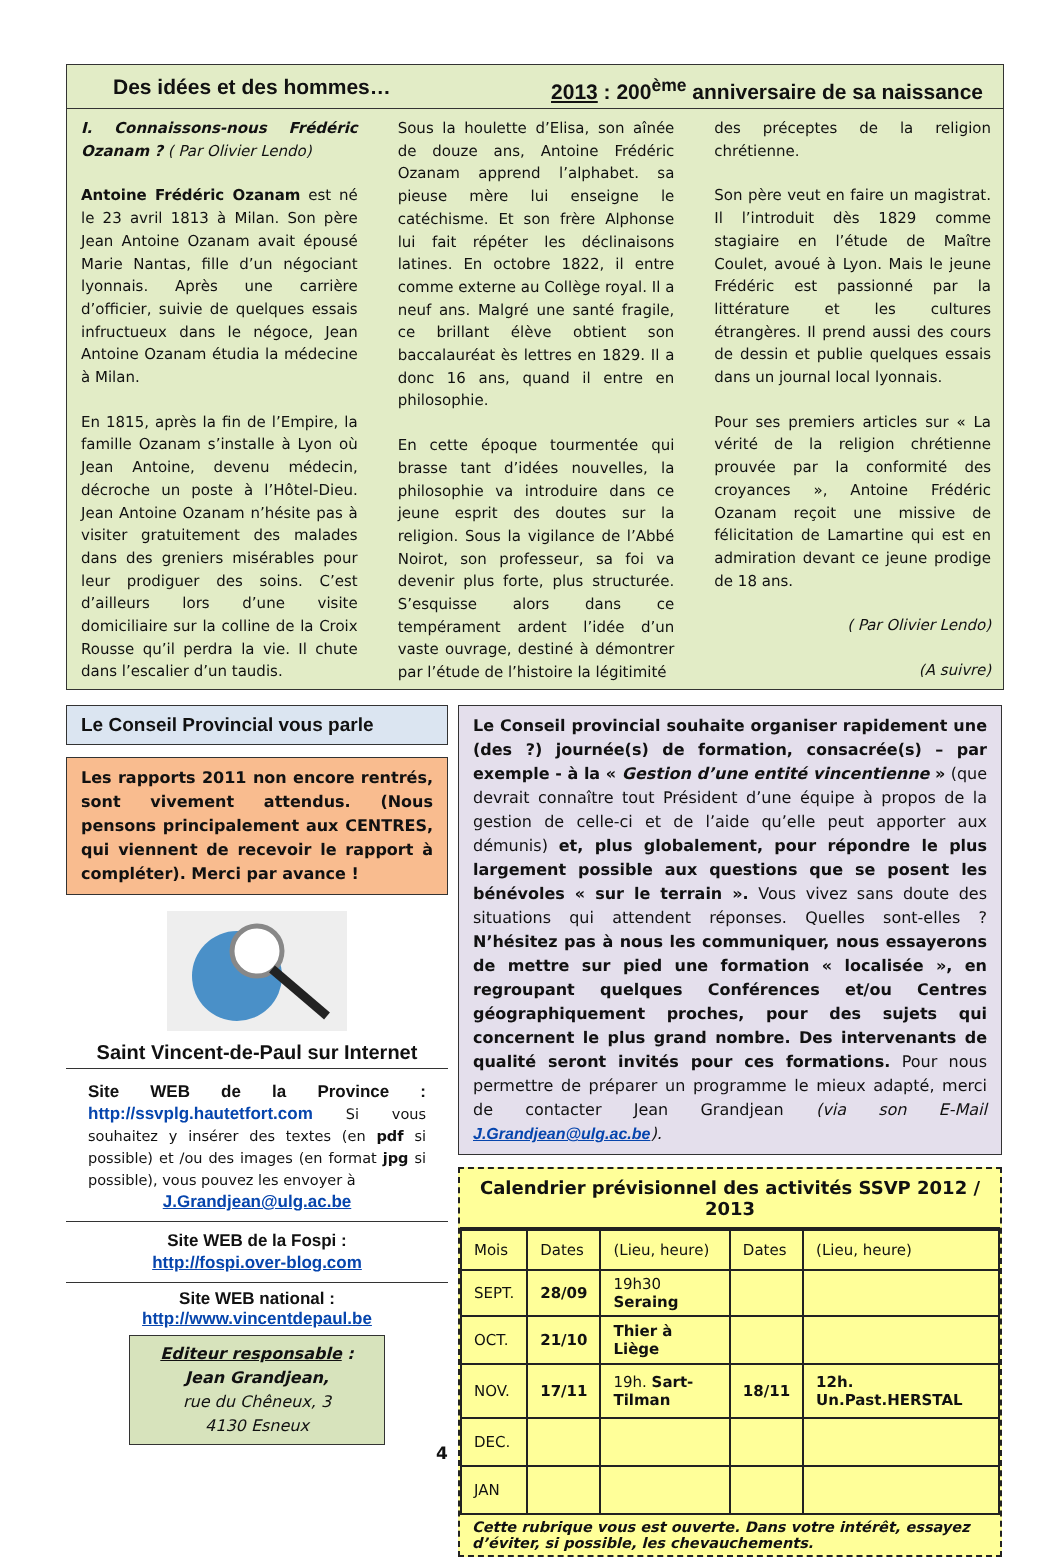Des idées et des hommes… 2013 : 200<sup>ème</sup> anniversaire de sa naissance
I. Connaissons-nous Frédéric Ozanam ? ( Par Olivier Lendo)
Antoine Frédéric Ozanam est né le 23 avril 1813 à Milan. Son père Jean Antoine Ozanam avait épousé Marie Nantas, fille d’un négociant lyonnais. Après une carrière d’officier, suivie de quelques essais infructueux dans le négoce, Jean Antoine Ozanam étudia la médecine à Milan.
En 1815, après la fin de l’Empire, la famille Ozanam s’installe à Lyon où Jean Antoine, devenu médecin, décroche un poste à l’Hôtel-Dieu. Jean Antoine Ozanam n’hésite pas à visiter gratuitement des malades dans des greniers misérables pour leur prodiguer des soins. C’est d’ailleurs lors d’une visite domiciliaire sur la colline de la Croix Rousse qu’il perdra la vie. Il chute dans l’escalier d’un taudis.
Sous la houlette d’Elisa, son aînée de douze ans, Antoine Frédéric Ozanam apprend l’alphabet. sa pieuse mère lui enseigne le catéchisme. Et son frère Alphonse lui fait répéter les déclinaisons latines. En octobre 1822, il entre comme externe au Collège royal. Il a neuf ans. Malgré une santé fragile, ce brillant élève obtient son baccalauréat ès lettres en 1829. Il a donc 16 ans, quand il entre en philosophie.
En cette époque tourmentée qui brasse tant d’idées nouvelles, la philosophie va introduire dans ce jeune esprit des doutes sur la religion. Sous la vigilance de l’Abbé Noirot, son professeur, sa foi va devenir plus forte, plus structurée. S’esquisse alors dans ce tempérament ardent l’idée d’un vaste ouvrage, destiné à démontrer par l’étude de l’histoire la légitimité
des préceptes de la religion chrétienne.
Son père veut en faire un magistrat. Il l’introduit dès 1829 comme stagiaire en l’étude de Maître Coulet, avoué à Lyon. Mais le jeune Frédéric est passionné par la littérature et les cultures étrangères. Il prend aussi des cours de dessin et publie quelques essais dans un journal local lyonnais.
Pour ses premiers articles sur « La vérité de la religion chrétienne prouvée par la conformité des croyances », Antoine Frédéric Ozanam reçoit une missive de félicitation de Lamartine qui est en admiration devant ce jeune prodige de 18 ans.
( Par Olivier Lendo)
(A suivre)
Le Conseil Provincial vous parle
Les rapports 2011 non encore rentrés, sont vivement attendus. (Nous pensons principalement aux CENTRES, qui viennent de recevoir le rapport à compléter). Merci par avance !
Saint Vincent-de-Paul sur Internet
Site WEB de la Province : http://ssvplg.hautetfort.com Si vous souhaitez y insérer des textes (en pdf si possible) et /ou des images (en format jpg si possible), vous pouvez les envoyer à
J.Grandjean@ulg.ac.be
Site WEB de la Fospi :
http://fospi.over-blog.com
Site WEB national :
http://www.vincentdepaul.be
Editeur responsable :
Jean Grandjean,
rue du Chêneux, 3
4130 Esneux
4
Le Conseil provincial souhaite organiser rapidement une (des ?) journée(s) de formation, consacrée(s) – par exemple - à la « Gestion d’une entité vincentienne » (que devrait connaître tout Président d’une équipe à propos de la gestion de celle-ci et de l’aide qu’elle peut apporter aux démunis) et, plus globalement, pour répondre le plus largement possible aux questions que se posent les bénévoles « sur le terrain ». Vous vivez sans doute des situations qui attendent réponses. Quelles sont-elles ? N’hésitez pas à nous les communiquer, nous essayerons de mettre sur pied une formation « localisée », en regroupant quelques Conférences et/ou Centres géographiquement proches, pour des sujets qui concernent le plus grand nombre. Des intervenants de qualité seront invités pour ces formations. Pour nous permettre de préparer un programme le mieux adapté, merci de contacter Jean Grandjean (via son E-Mail J.Grandjean@ulg.ac.be).
Calendrier prévisionnel des activités SSVP 2012 / 2013
| Mois | Dates | (Lieu, heure) | Dates | (Lieu, heure) |
| --- | --- | --- | --- | --- |
| SEPT. | 28/09 | 19h30 Seraing | | |
| OCT. | 21/10 | Thier à Liège | | |
| NOV. | 17/11 | 19h. Sart-Tilman | 18/11 | 12h. Un.Past.HERSTAL |
| DEC. | | | | |
| JAN | | | | |
Cette rubrique vous est ouverte. Dans votre intérêt, essayez d’éviter, si possible, les chevauchements.